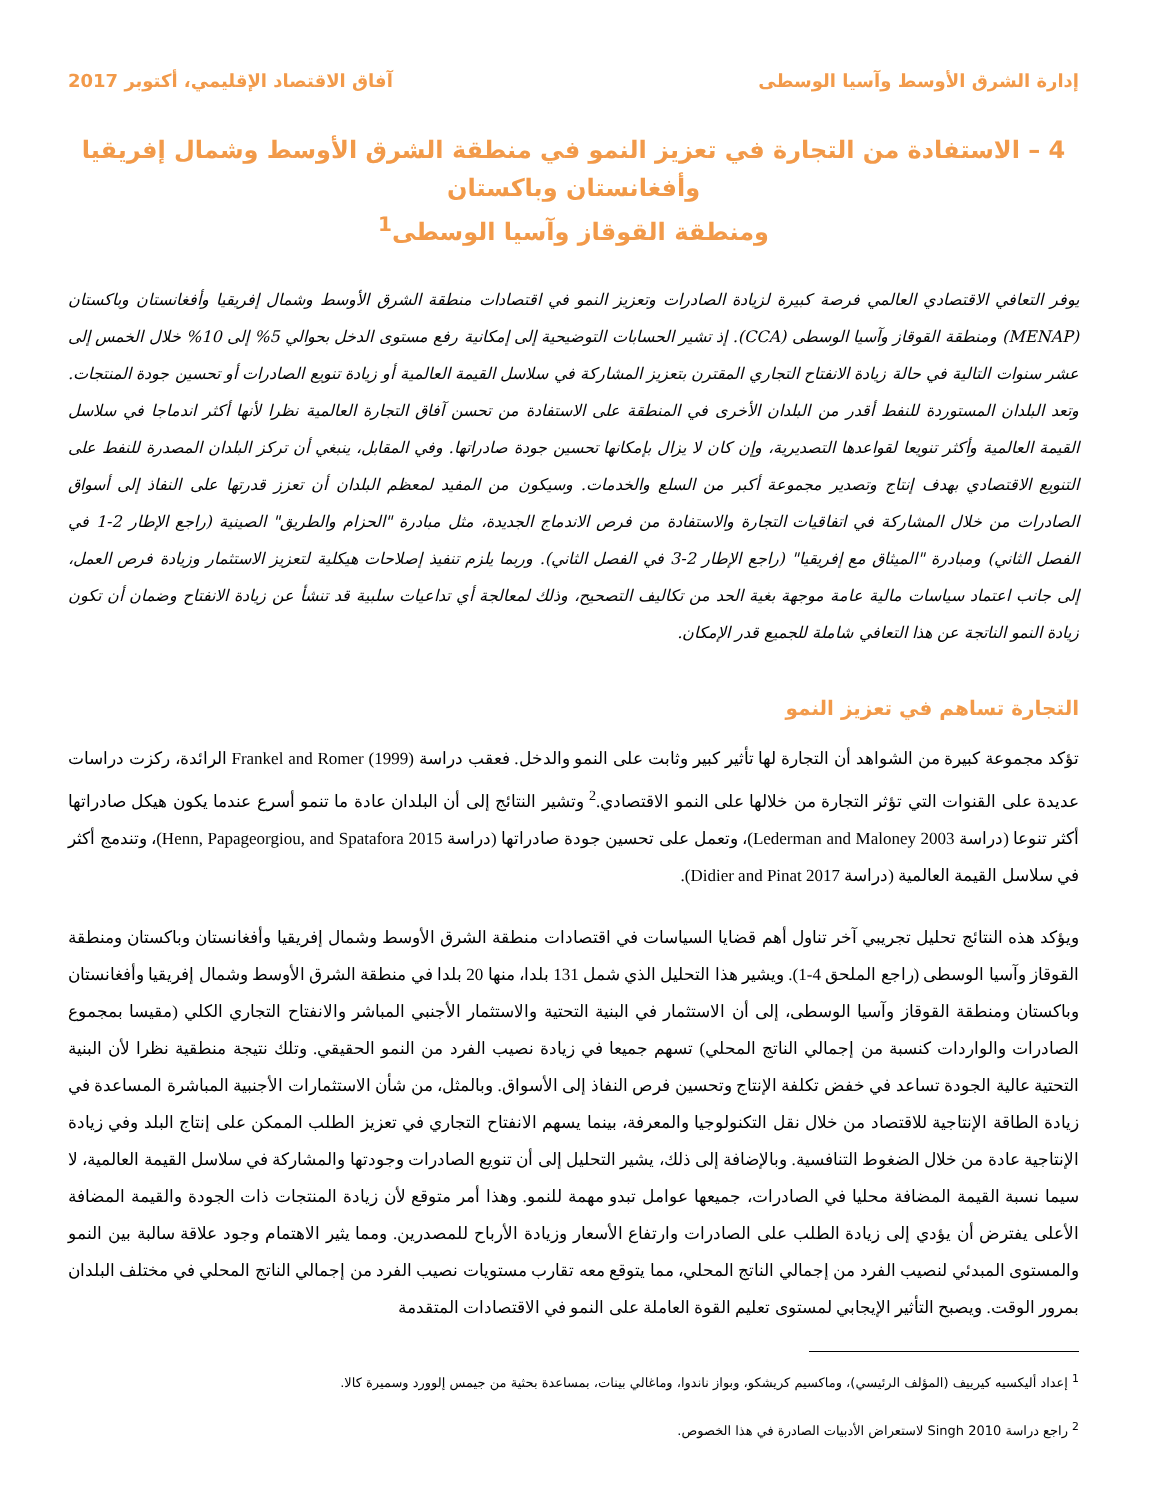إدارة الشرق الأوسط وآسيا الوسطى آفاق الاقتصاد الإقليمي، أكتوبر 2017
4 – الاستفادة من التجارة في تعزيز النمو في منطقة الشرق الأوسط وشمال إفريقيا وأفغانستان وباكستان
ومنطقة القوقاز وآسيا الوسطى<sup>1</sup>
يوفر التعافي الاقتصادي العالمي فرصة كبيرة لزيادة الصادرات وتعزيز النمو في اقتصادات منطقة الشرق الأوسط وشمال إفريقيا وأفغانستان وباكستان (MENAP) ومنطقة القوقاز وآسيا الوسطى (CCA). إذ تشير الحسابات التوضيحية إلى إمكانية رفع مستوى الدخل بحوالي 5% إلى 10% خلال الخمس إلى عشر سنوات التالية في حالة زيادة الانفتاح التجاري المقترن بتعزيز المشاركة في سلاسل القيمة العالمية أو زيادة تنويع الصادرات أو تحسين جودة المنتجات. وتعد البلدان المستوردة للنفط أقدر من البلدان الأخرى في المنطقة على الاستفادة من تحسن آفاق التجارة العالمية نظرا لأنها أكثر اندماجا في سلاسل القيمة العالمية وأكثر تنويعا لقواعدها التصديرية، وإن كان لا يزال بإمكانها تحسين جودة صادراتها. وفي المقابل، ينبغي أن تركز البلدان المصدرة للنفط على التنويع الاقتصادي بهدف إنتاج وتصدير مجموعة أكبر من السلع والخدمات. وسيكون من المفيد لمعظم البلدان أن تعزز قدرتها على النفاذ إلى أسواق الصادرات من خلال المشاركة في اتفاقيات التجارة والاستفادة من فرص الاندماج الجديدة، مثل مبادرة "الحزام والطريق" الصينية (راجع الإطار 2-1 في الفصل الثاني) ومبادرة "الميثاق مع إفريقيا" (راجع الإطار 2-3 في الفصل الثاني). وربما يلزم تنفيذ إصلاحات هيكلية لتعزيز الاستثمار وزيادة فرص العمل، إلى جانب اعتماد سياسات مالية عامة موجهة بغية الحد من تكاليف التصحيح، وذلك لمعالجة أي تداعيات سلبية قد تنشأ عن زيادة الانفتاح وضمان أن تكون زيادة النمو الناتجة عن هذا التعافي شاملة للجميع قدر الإمكان.
التجارة تساهم في تعزيز النمو
تؤكد مجموعة كبيرة من الشواهد أن التجارة لها تأثير كبير وثابت على النمو والدخل. فعقب دراسة Frankel and Romer (1999) الرائدة، ركزت دراسات عديدة على القنوات التي تؤثر التجارة من خلالها على النمو الاقتصادي.<sup>2</sup> وتشير النتائج إلى أن البلدان عادة ما تنمو أسرع عندما يكون هيكل صادراتها أكثر تنوعا (دراسة Lederman and Maloney 2003)، وتعمل على تحسين جودة صادراتها (دراسة Henn, Papageorgiou, and Spatafora 2015)، وتندمج أكثر في سلاسل القيمة العالمية (دراسة Didier and Pinat 2017).
ويؤكد هذه النتائج تحليل تجريبي آخر تناول أهم قضايا السياسات في اقتصادات منطقة الشرق الأوسط وشمال إفريقيا وأفغانستان وباكستان ومنطقة القوقاز وآسيا الوسطى (راجع الملحق 4-1). ويشير هذا التحليل الذي شمل 131 بلدا، منها 20 بلدا في منطقة الشرق الأوسط وشمال إفريقيا وأفغانستان وباكستان ومنطقة القوقاز وآسيا الوسطى، إلى أن الاستثمار في البنية التحتية والاستثمار الأجنبي المباشر والانفتاح التجاري الكلي (مقيسا بمجموع الصادرات والواردات كنسبة من إجمالي الناتج المحلي) تسهم جميعا في زيادة نصيب الفرد من النمو الحقيقي. وتلك نتيجة منطقية نظرا لأن البنية التحتية عالية الجودة تساعد في خفض تكلفة الإنتاج وتحسين فرص النفاذ إلى الأسواق. وبالمثل، من شأن الاستثمارات الأجنبية المباشرة المساعدة في زيادة الطاقة الإنتاجية للاقتصاد من خلال نقل التكنولوجيا والمعرفة، بينما يسهم الانفتاح التجاري في تعزيز الطلب الممكن على إنتاج البلد وفي زيادة الإنتاجية عادة من خلال الضغوط التنافسية. وبالإضافة إلى ذلك، يشير التحليل إلى أن تنويع الصادرات وجودتها والمشاركة في سلاسل القيمة العالمية، لا سيما نسبة القيمة المضافة محليا في الصادرات، جميعها عوامل تبدو مهمة للنمو. وهذا أمر متوقع لأن زيادة المنتجات ذات الجودة والقيمة المضافة الأعلى يفترض أن يؤدي إلى زيادة الطلب على الصادرات وارتفاع الأسعار وزيادة الأرباح للمصدرين. ومما يثير الاهتمام وجود علاقة سالبة بين النمو والمستوى المبدئي لنصيب الفرد من إجمالي الناتج المحلي، مما يتوقع معه تقارب مستويات نصيب الفرد من إجمالي الناتج المحلي في مختلف البلدان بمرور الوقت. ويصبح التأثير الإيجابي لمستوى تعليم القوة العاملة على النمو في الاقتصادات المتقدمة
<sup>1</sup> إعداد أليكسيه كيرييف (المؤلف الرئيسي)، وماكسيم كريشكو، وبواز ناندوا، وماغالي بينات، بمساعدة بحثية من جيمس إلوورد وسميرة كالا.
<sup>2</sup> راجع دراسة Singh 2010 لاستعراض الأدبيات الصادرة في هذا الخصوص.